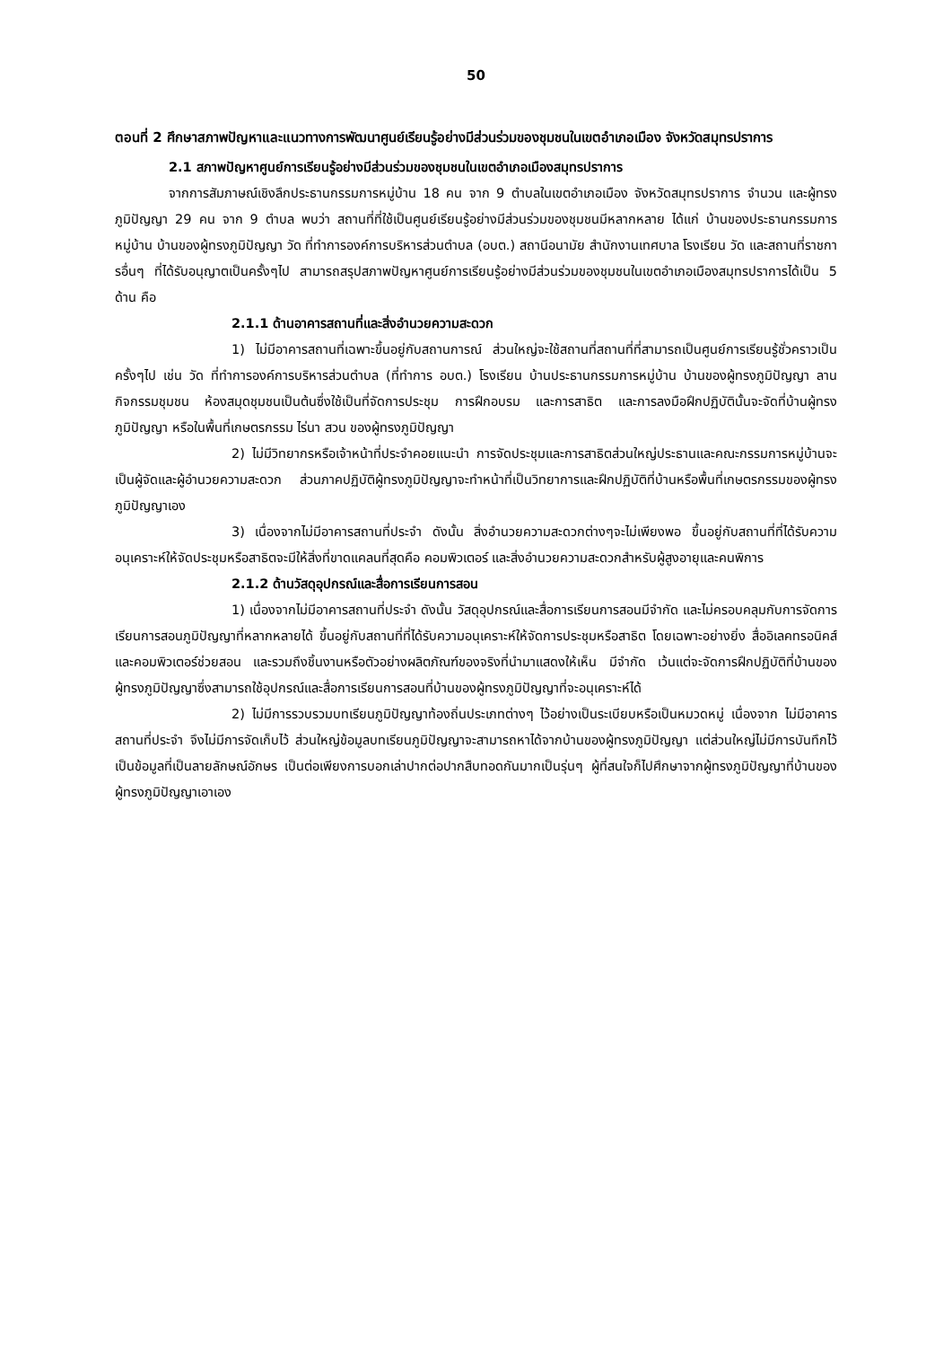50
ตอนที่ 2 ศึกษาสภาพปัญหาและแนวทางการพัฒนาศูนย์เรียนรู้อย่างมีส่วนร่วมของชุมชนในเขตอำเภอเมือง จังหวัดสมุทรปราการ
2.1 สภาพปัญหาศูนย์การเรียนรู้อย่างมีส่วนร่วมของชุมชนในเขตอำเภอเมืองสมุทรปราการ
จากการสัมภาษณ์เชิงลึกประธานกรรมการหมู่บ้าน 18 คน จาก 9 ตำบลในเขตอำเภอเมือง จังหวัดสมุทรปราการ จำนวน และผู้ทรงภูมิปัญญา 29 คน จาก 9 ตำบล พบว่า สถานที่ที่ใช้เป็นศูนย์เรียนรู้อย่างมีส่วนร่วมของชุมชนมีหลากหลาย ได้แก่ บ้านของประธานกรรมการหมู่บ้าน บ้านของผู้ทรงภูมิปัญญา วัด ที่ทำการองค์การบริหารส่วนตำบล (อบต.) สถานีอนามัย สำนักงานเทศบาล โรงเรียน วัด และสถานที่ราชการอื่นๆ ที่ได้รับอนุญาตเป็นครั้งๆไป สามารถสรุปสภาพปัญหาศูนย์การเรียนรู้อย่างมีส่วนร่วมของชุมชนในเขตอำเภอเมืองสมุทรปราการได้เป็น 5 ด้าน คือ
2.1.1 ด้านอาคารสถานที่และสิ่งอำนวยความสะดวก
1) ไม่มีอาคารสถานที่เฉพาะขึ้นอยู่กับสถานการณ์ ส่วนใหญ่จะใช้สถานที่สถานที่ที่สามารถเป็นศูนย์การเรียนรู้ชั่วคราวเป็นครั้งๆไป เช่น วัด ที่ทำการองค์การบริหารส่วนตำบล (ที่ทำการ อบต.) โรงเรียน บ้านประธานกรรมการหมู่บ้าน บ้านของผู้ทรงภูมิปัญญา ลานกิจกรรมชุมชน ห้องสมุดชุมชนเป็นต้นซึ่งใช้เป็นที่จัดการประชุม การฝึกอบรม และการสาธิต และการลงมือฝึกปฏิบัตินั้นจะจัดที่บ้านผู้ทรงภูมิปัญญา หรือในพื้นที่เกษตรกรรม ไร่นา สวน ของผู้ทรงภูมิปัญญา
2) ไม่มีวิทยากรหรือเจ้าหน้าที่ประจำคอยแนะนำ การจัดประชุมและการสาธิตส่วนใหญ่ประธานและคณะกรรมการหมู่บ้านจะเป็นผู้จัดและผู้อำนวยความสะดวก ส่วนภาคปฏิบัติผู้ทรงภูมิปัญญาจะทำหน้าที่เป็นวิทยาการและฝึกปฏิบัติที่บ้านหรือพื้นที่เกษตรกรรมของผู้ทรงภูมิปัญญาเอง
3) เนื่องจากไม่มีอาคารสถานที่ประจำ ดังนั้น สิ่งอำนวยความสะดวกต่างๆจะไม่เพียงพอ ขึ้นอยู่กับสถานที่ที่ได้รับความอนุเคราะห์ให้จัดประชุมหรือสาธิตจะมีให้สิ่งที่ขาดแคลนที่สุดคือ คอมพิวเตอร์ และสิ่งอำนวยความสะดวกสำหรับผู้สูงอายุและคนพิการ
2.1.2 ด้านวัสดุอุปกรณ์และสื่อการเรียนการสอน
1) เนื่องจากไม่มีอาคารสถานที่ประจำ ดังนั้น วัสดุอุปกรณ์และสื่อการเรียนการสอนมีจำกัด และไม่ครอบคลุมกับการจัดการเรียนการสอนภูมิปัญญาที่หลากหลายได้ ขึ้นอยู่กับสถานที่ที่ได้รับความอนุเคราะห์ให้จัดการประชุมหรือสาธิต โดยเฉพาะอย่างยิ่ง สื่ออิเลคทรอนิคส์ และคอมพิวเตอร์ช่วยสอน และรวมถึงชิ้นงานหรือตัวอย่างผลิตภัณฑ์ของจริงที่นำมาแสดงให้เห็น มีจำกัด เว้นแต่จะจัดการฝึกปฏิบัติที่บ้านของผู้ทรงภูมิปัญญาซึ่งสามารถใช้อุปกรณ์และสื่อการเรียนการสอนที่บ้านของผู้ทรงภูมิปัญญาที่จะอนุเคราะห์ได้
2) ไม่มีการรวบรวมบทเรียนภูมิปัญญาท้องถิ่นประเภทต่างๆ ไว้อย่างเป็นระเบียบหรือเป็นหมวดหมู่ เนื่องจาก ไม่มีอาคารสถานที่ประจำ จึงไม่มีการจัดเก็บไว้ ส่วนใหญ่ข้อมูลบทเรียนภูมิปัญญาจะสามารถหาได้จากบ้านของผู้ทรงภูมิปัญญา แต่ส่วนใหญ่ไม่มีการบันทึกไว้เป็นข้อมูลที่เป็นลายลักษณ์อักษร เป็นต่อเพียงการบอกเล่าปากต่อปากสืบทอดกันมากเป็นรุ่นๆ ผู้ที่สนใจก็ไปศึกษาจากผู้ทรงภูมิปัญญาที่บ้านของผู้ทรงภูมิปัญญาเอาเอง